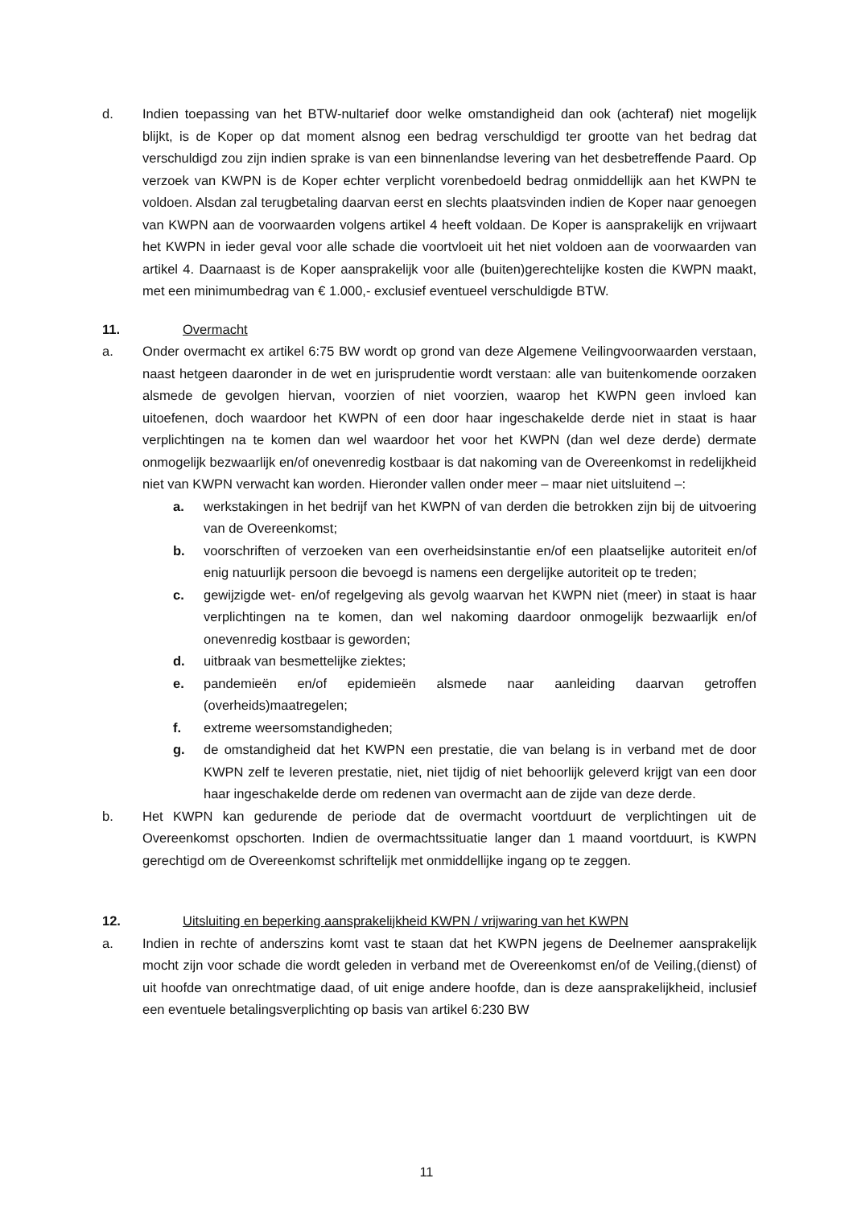d. Indien toepassing van het BTW-nultarief door welke omstandigheid dan ook (achteraf) niet mogelijk blijkt, is de Koper op dat moment alsnog een bedrag verschuldigd ter grootte van het bedrag dat verschuldigd zou zijn indien sprake is van een binnenlandse levering van het desbetreffende Paard. Op verzoek van KWPN is de Koper echter verplicht vorenbedoeld bedrag onmiddellijk aan het KWPN te voldoen. Alsdan zal terugbetaling daarvan eerst en slechts plaatsvinden indien de Koper naar genoegen van KWPN aan de voorwaarden volgens artikel 4 heeft voldaan. De Koper is aansprakelijk en vrijwaart het KWPN in ieder geval voor alle schade die voortvloeit uit het niet voldoen aan de voorwaarden van artikel 4. Daarnaast is de Koper aansprakelijk voor alle (buiten)gerechtelijke kosten die KWPN maakt, met een minimumbedrag van € 1.000,- exclusief eventueel verschuldigde BTW.
11. Overmacht
a. Onder overmacht ex artikel 6:75 BW wordt op grond van deze Algemene Veilingvoorwaarden verstaan, naast hetgeen daaronder in de wet en jurisprudentie wordt verstaan: alle van buitenkomende oorzaken alsmede de gevolgen hiervan, voorzien of niet voorzien, waarop het KWPN geen invloed kan uitoefenen, doch waardoor het KWPN of een door haar ingeschakelde derde niet in staat is haar verplichtingen na te komen dan wel waardoor het voor het KWPN (dan wel deze derde) dermate onmogelijk bezwaarlijk en/of onevenredig kostbaar is dat nakoming van de Overeenkomst in redelijkheid niet van KWPN verwacht kan worden. Hieronder vallen onder meer – maar niet uitsluitend –:
a. werkstakingen in het bedrijf van het KWPN of van derden die betrokken zijn bij de uitvoering van de Overeenkomst;
b. voorschriften of verzoeken van een overheidsinstantie en/of een plaatselijke autoriteit en/of enig natuurlijk persoon die bevoegd is namens een dergelijke autoriteit op te treden;
c. gewijzigde wet- en/of regelgeving als gevolg waarvan het KWPN niet (meer) in staat is haar verplichtingen na te komen, dan wel nakoming daardoor onmogelijk bezwaarlijk en/of onevenredig kostbaar is geworden;
d. uitbraak van besmettelijke ziektes;
e. pandemieën en/of epidemieën alsmede naar aanleiding daarvan getroffen (overheids)maatregelen;
f. extreme weersomstandigheden;
g. de omstandigheid dat het KWPN een prestatie, die van belang is in verband met de door KWPN zelf te leveren prestatie, niet, niet tijdig of niet behoorlijk geleverd krijgt van een door haar ingeschakelde derde om redenen van overmacht aan de zijde van deze derde.
b. Het KWPN kan gedurende de periode dat de overmacht voortduurt de verplichtingen uit de Overeenkomst opschorten. Indien de overmachtssituatie langer dan 1 maand voortduurt, is KWPN gerechtigd om de Overeenkomst schriftelijk met onmiddellijke ingang op te zeggen.
12. Uitsluiting en beperking aansprakelijkheid KWPN / vrijwaring van het KWPN
a. Indien in rechte of anderszins komt vast te staan dat het KWPN jegens de Deelnemer aansprakelijk mocht zijn voor schade die wordt geleden in verband met de Overeenkomst en/of de Veiling,(dienst) of uit hoofde van onrechtmatige daad, of uit enige andere hoofde, dan is deze aansprakelijkheid, inclusief een eventuele betalingsverplichting op basis van artikel 6:230 BW
11